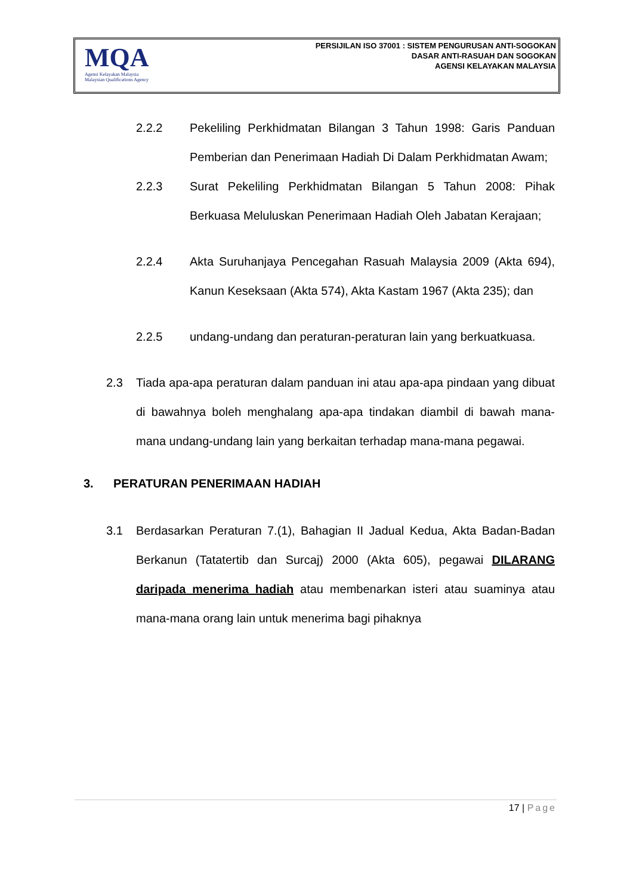MQA
Agensi Kelayakan Malaysia
Malaysian Qualifications Agency
PERSIJILAN ISO 37001 : SISTEM PENGURUSAN ANTI-SOGOKAN
DASAR ANTI-RASUAH DAN SOGOKAN
AGENSI KELAYAKAN MALAYSIA
2.2.2 Pekeliling Perkhidmatan Bilangan 3 Tahun 1998: Garis Panduan Pemberian dan Penerimaan Hadiah Di Dalam Perkhidmatan Awam;
2.2.3 Surat Pekeliling Perkhidmatan Bilangan 5 Tahun 2008: Pihak Berkuasa Meluluskan Penerimaan Hadiah Oleh Jabatan Kerajaan;
2.2.4 Akta Suruhanjaya Pencegahan Rasuah Malaysia 2009 (Akta 694), Kanun Keseksaan (Akta 574), Akta Kastam 1967 (Akta 235); dan
2.2.5 undang-undang dan peraturan-peraturan lain yang berkuatkuasa.
2.3 Tiada apa-apa peraturan dalam panduan ini atau apa-apa pindaan yang dibuat di bawahnya boleh menghalang apa-apa tindakan diambil di bawah mana-mana undang-undang lain yang berkaitan terhadap mana-mana pegawai.
3. PERATURAN PENERIMAAN HADIAH
3.1 Berdasarkan Peraturan 7.(1), Bahagian II Jadual Kedua, Akta Badan-Badan Berkanun (Tatatertib dan Surcaj) 2000 (Akta 605), pegawai DILARANG daripada menerima hadiah atau membenarkan isteri atau suaminya atau mana-mana orang lain untuk menerima bagi pihaknya
17 | Page